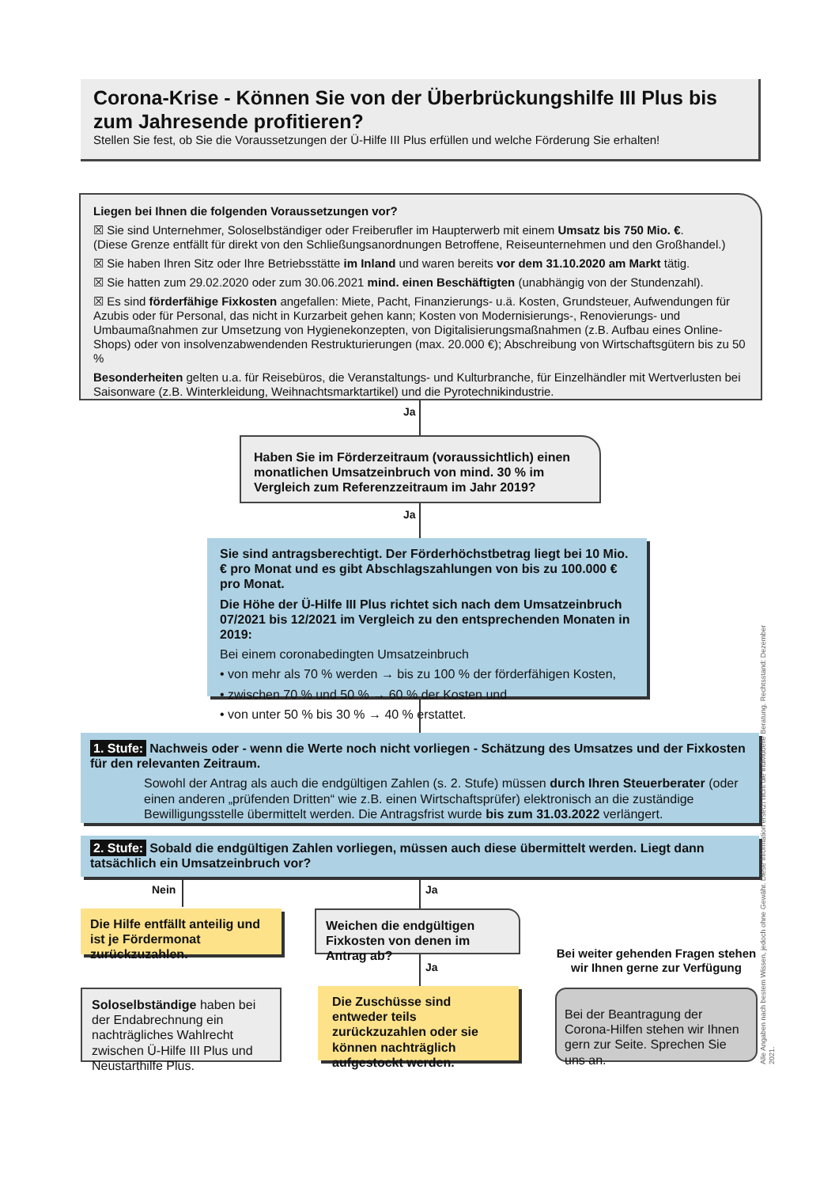Corona-Krise - Können Sie von der Überbrückungshilfe III Plus bis zum Jahresende profitieren?
Stellen Sie fest, ob Sie die Voraussetzungen der Ü-Hilfe III Plus erfüllen und welche Förderung Sie erhalten!
Liegen bei Ihnen die folgenden Voraussetzungen vor?
☒ Sie sind Unternehmer, Soloselbständiger oder Freiberufler im Haupterwerb mit einem Umsatz bis 750 Mio. €.
(Diese Grenze entfällt für direkt von den Schließungsanordnungen Betroffene, Reiseunternehmen und den Großhandel.)
☒ Sie haben Ihren Sitz oder Ihre Betriebsstätte im Inland und waren bereits vor dem 31.10.2020 am Markt tätig.
☒ Sie hatten zum 29.02.2020 oder zum 30.06.2021 mind. einen Beschäftigten (unabhängig von der Stundenzahl).
☒ Es sind förderfähige Fixkosten angefallen: Miete, Pacht, Finanzierungs- u.ä. Kosten, Grundsteuer, Aufwendungen für Azubis oder für Personal, das nicht in Kurzarbeit gehen kann; Kosten von Modernisierungs-, Renovierungs- und Umbaumaßnahmen zur Umsetzung von Hygienekonzepten, von Digitalisierungsmaßnahmen (z.B. Aufbau eines Online-Shops) oder von insolvenzabwendenden Restrukturierungen (max. 20.000 €); Abschreibung von Wirtschaftsgütern bis zu 50 %
Besonderheiten gelten u.a. für Reisebüros, die Veranstaltungs- und Kulturbranche, für Einzelhändler mit Wertverlusten bei Saisonware (z.B. Winterkleidung, Weihnachtsmarktartikel) und die Pyrotechnikindustrie.
Ja
Haben Sie im Förderzeitraum (voraussichtlich) einen monatlichen Umsatzeinbruch von mind. 30 % im Vergleich zum Referenzzeitraum im Jahr 2019?
Ja
Sie sind antragsberechtigt. Der Förderhöchstbetrag liegt bei 10 Mio. € pro Monat und es gibt Abschlagszahlungen von bis zu 100.000 € pro Monat.
Die Höhe der Ü-Hilfe III Plus richtet sich nach dem Umsatzeinbruch 07/2021 bis 12/2021 im Vergleich zu den entsprechenden Monaten in 2019:
Bei einem coronabedingten Umsatzeinbruch
• von mehr als 70 % werden → bis zu 100 % der förderfähigen Kosten,
• zwischen 70 % und 50 % → 60 % der Kosten und
• von unter 50 % bis 30 % → 40 % erstattet.
1. Stufe: Nachweis oder - wenn die Werte noch nicht vorliegen - Schätzung des Umsatzes und der Fixkosten für den relevanten Zeitraum.
Sowohl der Antrag als auch die endgültigen Zahlen (s. 2. Stufe) müssen durch Ihren Steuerberater (oder einen anderen „prüfenden Dritten“ wie z.B. einen Wirtschaftsprüfer) elektronisch an die zuständige Bewilligungsstelle übermittelt werden. Die Antragsfrist wurde bis zum 31.03.2022 verlängert.
2. Stufe: Sobald die endgültigen Zahlen vorliegen, müssen auch diese übermittelt werden. Liegt dann tatsächlich ein Umsatzeinbruch vor?
Nein Ja
Die Hilfe entfällt anteilig und ist je Fördermonat zurückzuzahlen.
Weichen die endgültigen Fixkosten von denen im Antrag ab?
Ja
Soloselbständige haben bei der Endabrechnung ein nachträgliches Wahlrecht zwischen Ü-Hilfe III Plus und Neustarthilfe Plus.
Die Zuschüsse sind entweder teils zurückzuzahlen oder sie können nachträglich aufgestockt werden.
Bei weiter gehenden Fragen stehen wir Ihnen gerne zur Verfügung
Bei der Beantragung der Corona-Hilfen stehen wir Ihnen gern zur Seite. Sprechen Sie uns an.
Alle Angaben nach bestem Wissen, jedoch ohne Gewähr. Diese Information ersetzt nicht die individuelle Beratung. Rechtsstand: Dezember 2021.